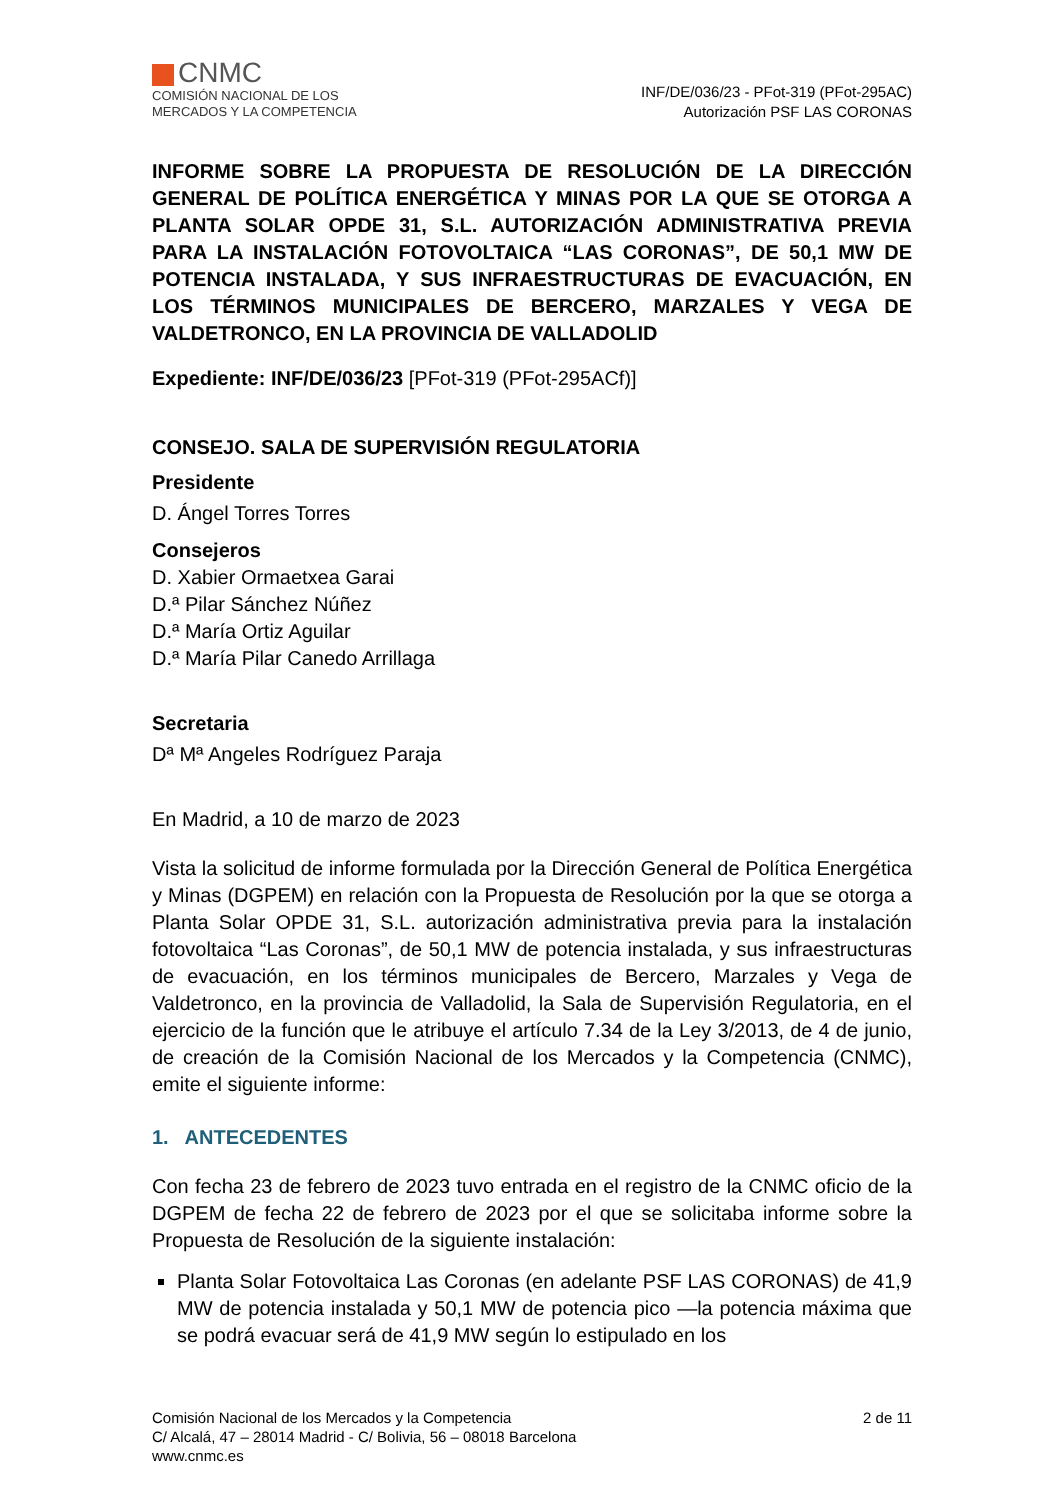CNMC
COMISIÓN NACIONAL DE LOS
MERCADOS Y LA COMPETENCIA
INF/DE/036/23 - PFot-319 (PFot-295AC)
Autorización PSF LAS CORONAS
INFORME SOBRE LA PROPUESTA DE RESOLUCIÓN DE LA DIRECCIÓN GENERAL DE POLÍTICA ENERGÉTICA Y MINAS POR LA QUE SE OTORGA A PLANTA SOLAR OPDE 31, S.L. AUTORIZACIÓN ADMINISTRATIVA PREVIA PARA LA INSTALACIÓN FOTOVOLTAICA “LAS CORONAS”, DE 50,1 MW DE POTENCIA INSTALADA, Y SUS INFRAESTRUCTURAS DE EVACUACIÓN, EN LOS TÉRMINOS MUNICIPALES DE BERCERO, MARZALES Y VEGA DE VALDETRONCO, EN LA PROVINCIA DE VALLADOLID
Expediente: INF/DE/036/23 [PFot-319 (PFot-295ACf)]
CONSEJO. SALA DE SUPERVISIÓN REGULATORIA
Presidente
D. Ángel Torres Torres
Consejeros
D. Xabier Ormaetxea Garai
D.ª Pilar Sánchez Núñez
D.ª María Ortiz Aguilar
D.ª María Pilar Canedo Arrillaga
Secretaria
Dª Mª Angeles Rodríguez Paraja
En Madrid, a 10 de marzo de 2023
Vista la solicitud de informe formulada por la Dirección General de Política Energética y Minas (DGPEM) en relación con la Propuesta de Resolución por la que se otorga a Planta Solar OPDE 31, S.L. autorización administrativa previa para la instalación fotovoltaica “Las Coronas”, de 50,1 MW de potencia instalada, y sus infraestructuras de evacuación, en los términos municipales de Bercero, Marzales y Vega de Valdetronco, en la provincia de Valladolid, la Sala de Supervisión Regulatoria, en el ejercicio de la función que le atribuye el artículo 7.34 de la Ley 3/2013, de 4 de junio, de creación de la Comisión Nacional de los Mercados y la Competencia (CNMC), emite el siguiente informe:
1. ANTECEDENTES
Con fecha 23 de febrero de 2023 tuvo entrada en el registro de la CNMC oficio de la DGPEM de fecha 22 de febrero de 2023 por el que se solicitaba informe sobre la Propuesta de Resolución de la siguiente instalación:
Planta Solar Fotovoltaica Las Coronas (en adelante PSF LAS CORONAS) de 41,9 MW de potencia instalada y 50,1 MW de potencia pico —la potencia máxima que se podrá evacuar será de 41,9 MW según lo estipulado en los
Comisión Nacional de los Mercados y la Competencia
C/ Alcalá, 47 – 28014 Madrid - C/ Bolivia, 56 – 08018 Barcelona
www.cnmc.es
2 de 11